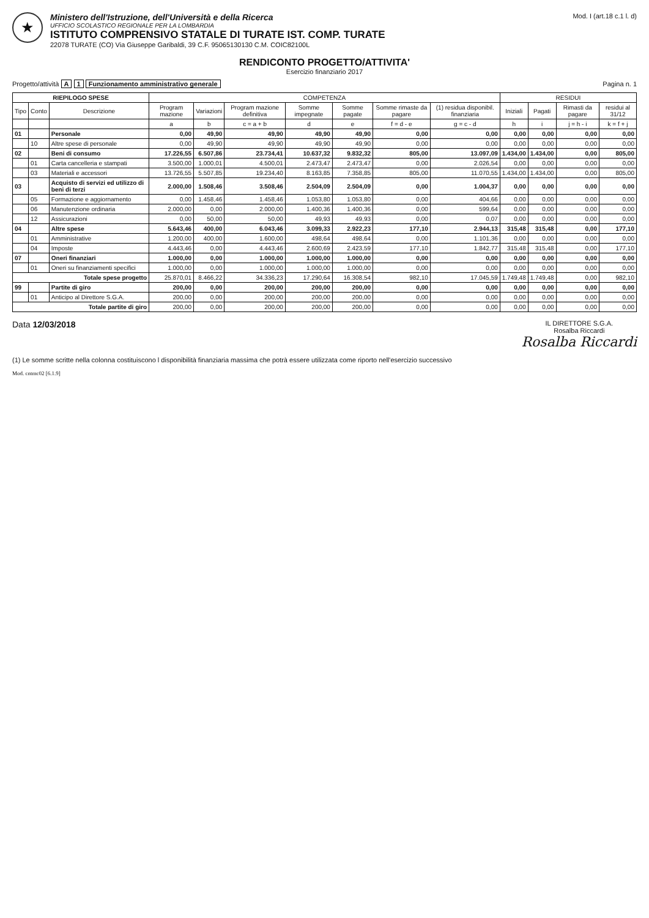★
Ministero dell'Istruzione, dell'Università e della Ricerca
UFFICIO SCOLASTICO REGIONALE PER LA LOMBARDIA
ISTITUTO COMPRENSIVO STATALE DI TURATE IST. COMP. TURATE
22078 TURATE (CO) Via Giuseppe Garibaldi, 39 C.F. 95065130130 C.M. COIC82100L
Mod. I (art.18 c.1 l. d)
RENDICONTO PROGETTO/ATTIVITA'
Esercizio finanziario 2017
Progetto/attività A 1 Funzionamento amministrativo generale
Pagina n. 1
| RIEPILOGO SPESE | | | COMPETENZA | | | | | | | RESIDUI | | | |
| --- | --- | --- | --- | --- | --- | --- | --- | --- | --- | --- | --- | --- | --- |
| Tipo | Conto | Descrizione | Program mazione | Variazioni | Program mazione definitiva | Somme impegnate | Somme pagate | Somme rimaste da pagare | (1) residua disponibil. finanziaria | Iniziali | Pagati | Rimasti da pagare | residui al 31/12 |
| | | | a | b | c = a + b | d | e | f = d - e | g = c - d | h | i | j = h - i | k = f + j |
| 01 | | Personale | 0,00 | 49,90 | 49,90 | 49,90 | 49,90 | 0,00 | 0,00 | 0,00 | 0,00 | 0,00 | 0,00 |
| | 10 | Altre spese di personale | 0,00 | 49,90 | 49,90 | 49,90 | 49,90 | 0,00 | 0,00 | 0,00 | 0,00 | 0,00 | 0,00 |
| 02 | | Beni di consumo | 17.226,55 | 6.507,86 | 23.734,41 | 10.637,32 | 9.832,32 | 805,00 | 13.097,09 | 1.434,00 | 1.434,00 | 0,00 | 805,00 |
| | 01 | Carta cancelleria e stampati | 3.500,00 | 1.000,01 | 4.500,01 | 2.473,47 | 2.473,47 | 0,00 | 2.026,54 | 0,00 | 0,00 | 0,00 | 0,00 |
| | 03 | Materiali e accessori | 13.726,55 | 5.507,85 | 19.234,40 | 8.163,85 | 7.358,85 | 805,00 | 11.070,55 | 1.434,00 | 1.434,00 | 0,00 | 805,00 |
| 03 | | Acquisto di servizi ed utilizzo di beni di terzi | 2.000,00 | 1.508,46 | 3.508,46 | 2.504,09 | 2.504,09 | 0,00 | 1.004,37 | 0,00 | 0,00 | 0,00 | 0,00 |
| | 05 | Formazione e aggiornamento | 0,00 | 1.458,46 | 1.458,46 | 1.053,80 | 1.053,80 | 0,00 | 404,66 | 0,00 | 0,00 | 0,00 | 0,00 |
| | 06 | Manutenzione ordinaria | 2.000,00 | 0,00 | 2.000,00 | 1.400,36 | 1.400,36 | 0,00 | 599,64 | 0,00 | 0,00 | 0,00 | 0,00 |
| | 12 | Assicurazioni | 0,00 | 50,00 | 50,00 | 49,93 | 49,93 | 0,00 | 0,07 | 0,00 | 0,00 | 0,00 | 0,00 |
| 04 | | Altre spese | 5.643,46 | 400,00 | 6.043,46 | 3.099,33 | 2.922,23 | 177,10 | 2.944,13 | 315,48 | 315,48 | 0,00 | 177,10 |
| | 01 | Amministrative | 1.200,00 | 400,00 | 1.600,00 | 498,64 | 498,64 | 0,00 | 1.101,36 | 0,00 | 0,00 | 0,00 | 0,00 |
| | 04 | Imposte | 4.443,46 | 0,00 | 4.443,46 | 2.600,69 | 2.423,59 | 177,10 | 1.842,77 | 315,48 | 315,48 | 0,00 | 177,10 |
| 07 | | Oneri finanziari | 1.000,00 | 0,00 | 1.000,00 | 1.000,00 | 1.000,00 | 0,00 | 0,00 | 0,00 | 0,00 | 0,00 | 0,00 |
| | 01 | Oneri su finanziamenti specifici | 1.000,00 | 0,00 | 1.000,00 | 1.000,00 | 1.000,00 | 0,00 | 0,00 | 0,00 | 0,00 | 0,00 | 0,00 |
| Totale spese progetto | | | 25.870,01 | 8.466,22 | 34.336,23 | 17.290,64 | 16.308,54 | 982,10 | 17.045,59 | 1.749,48 | 1.749,48 | 0,00 | 982,10 |
| 99 | | Partite di giro | 200,00 | 0,00 | 200,00 | 200,00 | 200,00 | 0,00 | 0,00 | 0,00 | 0,00 | 0,00 | 0,00 |
| | 01 | Anticipo al Direttore S.G.A. | 200,00 | 0,00 | 200,00 | 200,00 | 200,00 | 0,00 | 0,00 | 0,00 | 0,00 | 0,00 | 0,00 |
| Totale partite di giro | | | 200,00 | 0,00 | 200,00 | 200,00 | 200,00 | 0,00 | 0,00 | 0,00 | 0,00 | 0,00 | 0,00 |
Data 12/03/2018
IL DIRETTORE S.G.A.
Rosalba Riccardi
Rosalba Riccardi
(1) Le somme scritte nella colonna costituiscono l disponibilità finanziaria massima che potrà essere utilizzata come riporto nell'esercizio successivo
Mod. cntmc02 [6.1.9]